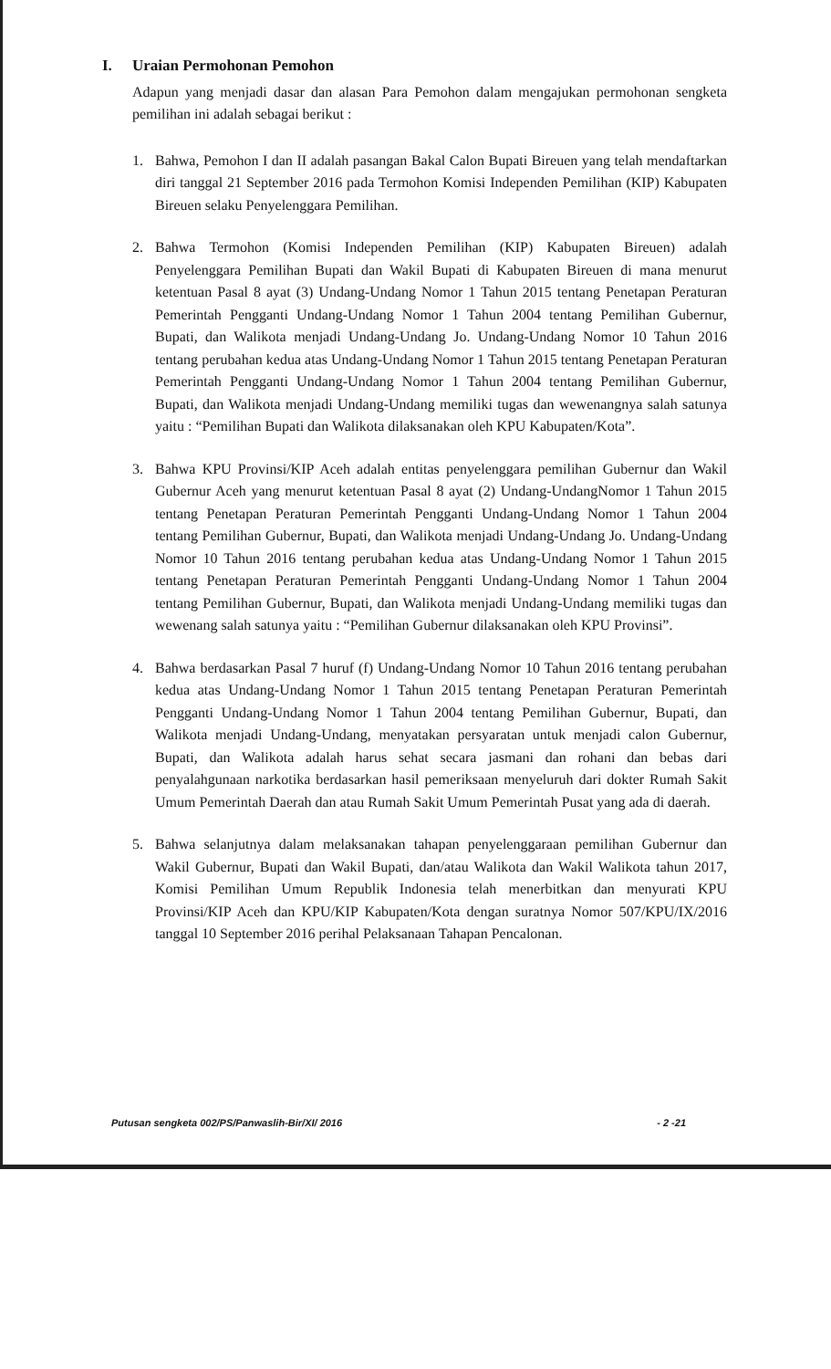I. Uraian Permohonan Pemohon
Adapun yang menjadi dasar dan alasan Para Pemohon dalam mengajukan permohonan sengketa pemilihan ini adalah sebagai berikut :
1. Bahwa, Pemohon I dan II adalah pasangan Bakal Calon Bupati Bireuen yang telah mendaftarkan diri tanggal 21 September 2016 pada Termohon Komisi Independen Pemilihan (KIP) Kabupaten Bireuen selaku Penyelenggara Pemilihan.
2. Bahwa Termohon (Komisi Independen Pemilihan (KIP) Kabupaten Bireuen) adalah Penyelenggara Pemilihan Bupati dan Wakil Bupati di Kabupaten Bireuen di mana menurut ketentuan Pasal 8 ayat (3) Undang-Undang Nomor 1 Tahun 2015 tentang Penetapan Peraturan Pemerintah Pengganti Undang-Undang Nomor 1 Tahun 2004 tentang Pemilihan Gubernur, Bupati, dan Walikota menjadi Undang-Undang Jo. Undang-Undang Nomor 10 Tahun 2016 tentang perubahan kedua atas Undang-Undang Nomor 1 Tahun 2015 tentang Penetapan Peraturan Pemerintah Pengganti Undang-Undang Nomor 1 Tahun 2004 tentang Pemilihan Gubernur, Bupati, dan Walikota menjadi Undang-Undang memiliki tugas dan wewenangnya salah satunya yaitu : “Pemilihan Bupati dan Walikota dilaksanakan oleh KPU Kabupaten/Kota”.
3. Bahwa KPU Provinsi/KIP Aceh adalah entitas penyelenggara pemilihan Gubernur dan Wakil Gubernur Aceh yang menurut ketentuan Pasal 8 ayat (2) Undang-UndangNomor 1 Tahun 2015 tentang Penetapan Peraturan Pemerintah Pengganti Undang-Undang Nomor 1 Tahun 2004 tentang Pemilihan Gubernur, Bupati, dan Walikota menjadi Undang-Undang Jo. Undang-Undang Nomor 10 Tahun 2016 tentang perubahan kedua atas Undang-Undang Nomor 1 Tahun 2015 tentang Penetapan Peraturan Pemerintah Pengganti Undang-Undang Nomor 1 Tahun 2004 tentang Pemilihan Gubernur, Bupati, dan Walikota menjadi Undang-Undang memiliki tugas dan wewenang salah satunya yaitu : “Pemilihan Gubernur dilaksanakan oleh KPU Provinsi”.
4. Bahwa berdasarkan Pasal 7 huruf (f) Undang-Undang Nomor 10 Tahun 2016 tentang perubahan kedua atas Undang-Undang Nomor 1 Tahun 2015 tentang Penetapan Peraturan Pemerintah Pengganti Undang-Undang Nomor 1 Tahun 2004 tentang Pemilihan Gubernur, Bupati, dan Walikota menjadi Undang-Undang, menyatakan persyaratan untuk menjadi calon Gubernur, Bupati, dan Walikota adalah harus sehat secara jasmani dan rohani dan bebas dari penyalahgunaan narkotika berdasarkan hasil pemeriksaan menyeluruh dari dokter Rumah Sakit Umum Pemerintah Daerah dan atau Rumah Sakit Umum Pemerintah Pusat yang ada di daerah.
5. Bahwa selanjutnya dalam melaksanakan tahapan penyelenggaraan pemilihan Gubernur dan Wakil Gubernur, Bupati dan Wakil Bupati, dan/atau Walikota dan Wakil Walikota tahun 2017, Komisi Pemilihan Umum Republik Indonesia telah menerbitkan dan menyurati KPU Provinsi/KIP Aceh dan KPU/KIP Kabupaten/Kota dengan suratnya Nomor 507/KPU/IX/2016 tanggal 10 September 2016 perihal Pelaksanaan Tahapan Pencalonan.
Putusan sengketa 002/PS/Panwaslih-Bir/XI/ 2016 - 2 -21